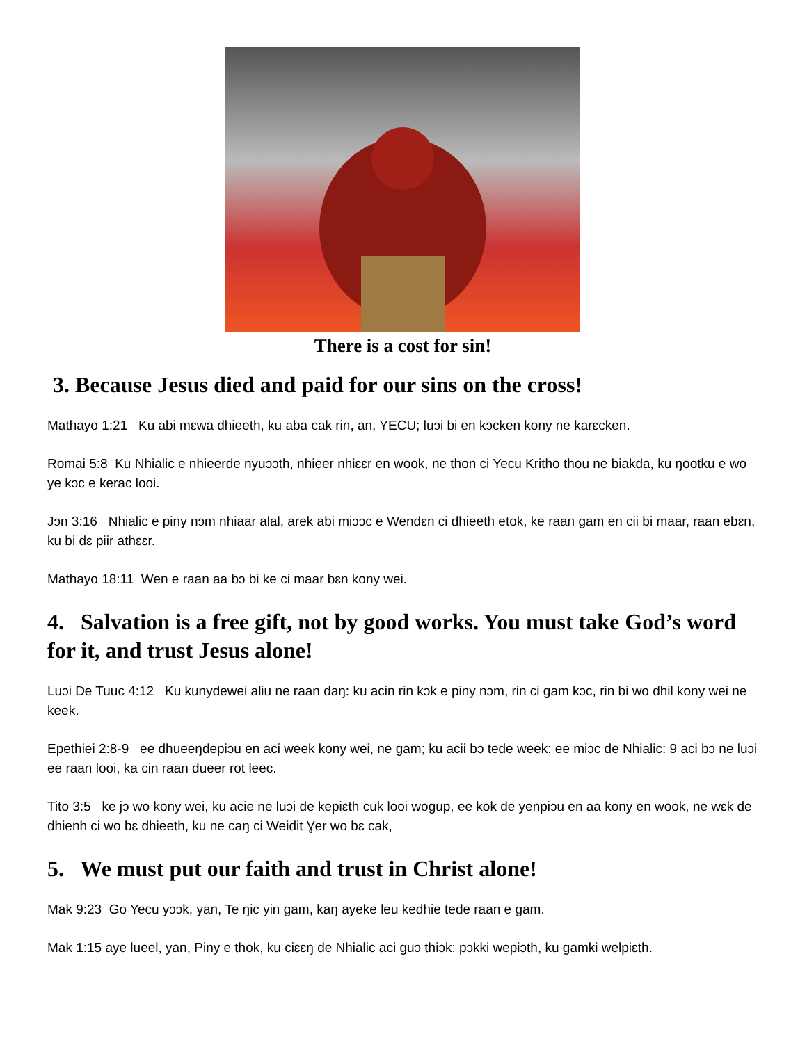There is a cost for sin!
3. Because Jesus died and paid for our sins on the cross!
Mathayo 1:21 Ku abi mɛwa dhieeth, ku aba cak rin, an, YECU; luɔi bi en kɔcken kony ne karɛcken.
Romai 5:8 Ku Nhialic e nhieerde nyuɔɔth, nhieer nhiɛɛr en wook, ne thon ci Yecu Kritho thou ne biakda, ku ŋootku e wo ye kɔc e kerac looi.
Jɔn 3:16 Nhialic e piny nɔm nhiaar alal, arek abi miɔɔc e Wendɛn ci dhieeth etok, ke raan gam en cii bi maar, raan ebɛn, ku bi dɛ piir athɛɛr.
Mathayo 18:11 Wen e raan aa bɔ bi ke ci maar bɛn kony wei.
4. Salvation is a free gift, not by good works. You must take God’s word for it, and trust Jesus alone!
Luɔi De Tuuc 4:12 Ku kunydewei aliu ne raan daŋ: ku acin rin kɔk e piny nɔm, rin ci gam kɔc, rin bi wo dhil kony wei ne keek.
Epethiei 2:8-9 ee dhueeŋdepiɔu en aci week kony wei, ne gam; ku acii bɔ tede week: ee miɔc de Nhialic: 9 aci bɔ ne luɔi ee raan looi, ka cin raan dueer rot leec.
Tito 3:5 ke jɔ wo kony wei, ku acie ne luɔi de kepiɛth cuk looi wogup, ee kok de yenpiɔu en aa kony en wook, ne wɛk de dhienh ci wo bɛ dhieeth, ku ne caŋ ci Weidit Ɣer wo bɛ cak,
5. We must put our faith and trust in Christ alone!
Mak 9:23 Go Yecu yɔɔk, yan, Te ŋic yin gam, kaŋ ayeke leu kedhie tede raan e gam.
Mak 1:15 aye lueel, yan, Piny e thok, ku ciɛɛŋ de Nhialic aci guɔ thiɔk: pɔkki wepiɔth, ku gamki welpiɛth.